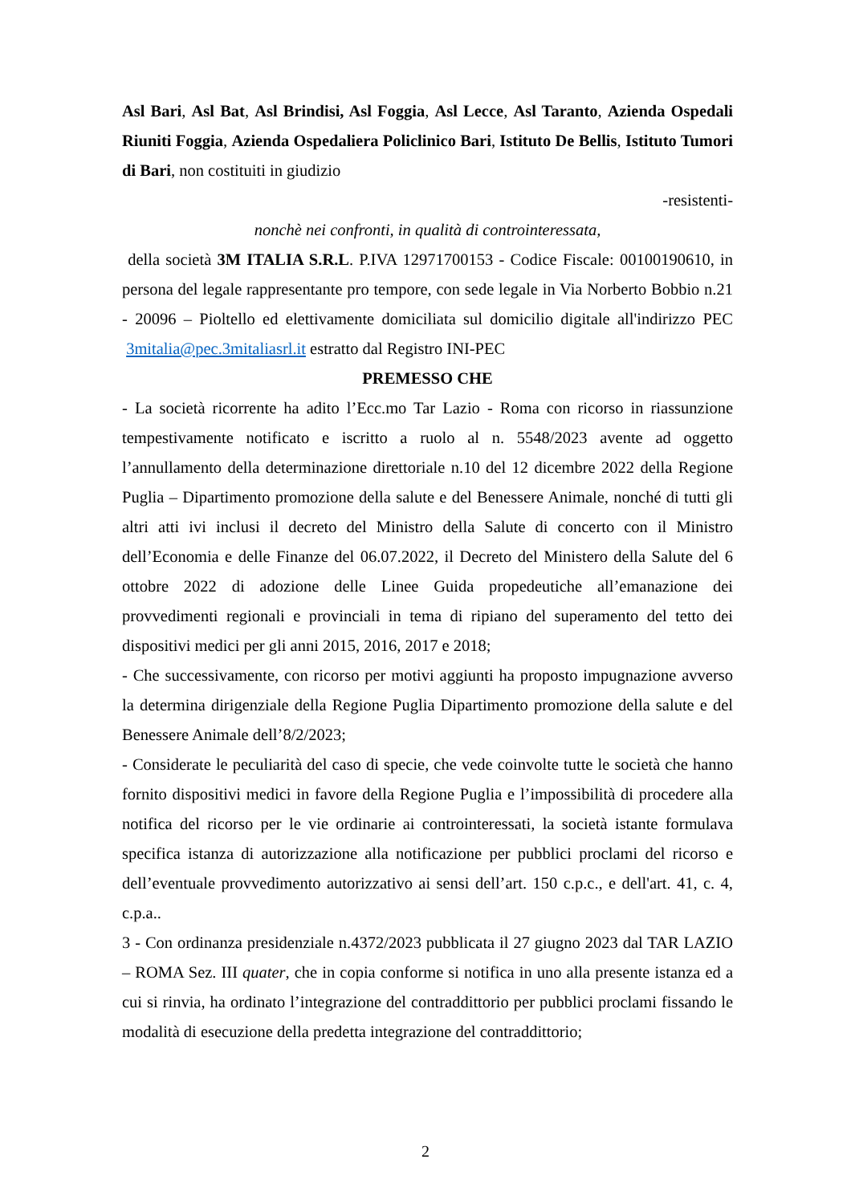Asl Bari, Asl Bat, Asl Brindisi, Asl Foggia, Asl Lecce, Asl Taranto, Azienda Ospedali Riuniti Foggia, Azienda Ospedaliera Policlinico Bari, Istituto De Bellis, Istituto Tumori di Bari, non costituiti in giudizio
-resistenti-
nonchè nei confronti, in qualità di controinteressata,
della società 3M ITALIA S.R.L. P.IVA 12971700153 - Codice Fiscale: 00100190610, in persona del legale rappresentante pro tempore, con sede legale in Via Norberto Bobbio n.21 - 20096 – Pioltello ed elettivamente domiciliata sul domicilio digitale all'indirizzo PEC 3mitalia@pec.3mitaliasrl.it estratto dal Registro INI-PEC
PREMESSO CHE
- La società ricorrente ha adito l’Ecc.mo Tar Lazio - Roma con ricorso in riassunzione tempestivamente notificato e iscritto a ruolo al n. 5548/2023 avente ad oggetto l’annullamento della determinazione direttoriale n.10 del 12 dicembre 2022 della Regione Puglia – Dipartimento promozione della salute e del Benessere Animale, nonché di tutti gli altri atti ivi inclusi il decreto del Ministro della Salute di concerto con il Ministro dell’Economia e delle Finanze del 06.07.2022, il Decreto del Ministero della Salute del 6 ottobre 2022 di adozione delle Linee Guida propedeutiche all’emanazione dei provvedimenti regionali e provinciali in tema di ripiano del superamento del tetto dei dispositivi medici per gli anni 2015, 2016, 2017 e 2018;
- Che successivamente, con ricorso per motivi aggiunti ha proposto impugnazione avverso la determina dirigenziale della Regione Puglia Dipartimento promozione della salute e del Benessere Animale dell’8/2/2023;
- Considerate le peculiarità del caso di specie, che vede coinvolte tutte le società che hanno fornito dispositivi medici in favore della Regione Puglia e l’impossibilità di procedere alla notifica del ricorso per le vie ordinarie ai controinteressati, la società istante formulava specifica istanza di autorizzazione alla notificazione per pubblici proclami del ricorso e dell’eventuale provvedimento autorizzativo ai sensi dell’art. 150 c.p.c., e dell'art. 41, c. 4, c.p.a..
3 - Con ordinanza presidenziale n.4372/2023 pubblicata il 27 giugno 2023 dal TAR LAZIO – ROMA Sez. III quater, che in copia conforme si notifica in uno alla presente istanza ed a cui si rinvia, ha ordinato l’integrazione del contraddittorio per pubblici proclami fissando le modalità di esecuzione della predetta integrazione del contraddittorio;
2